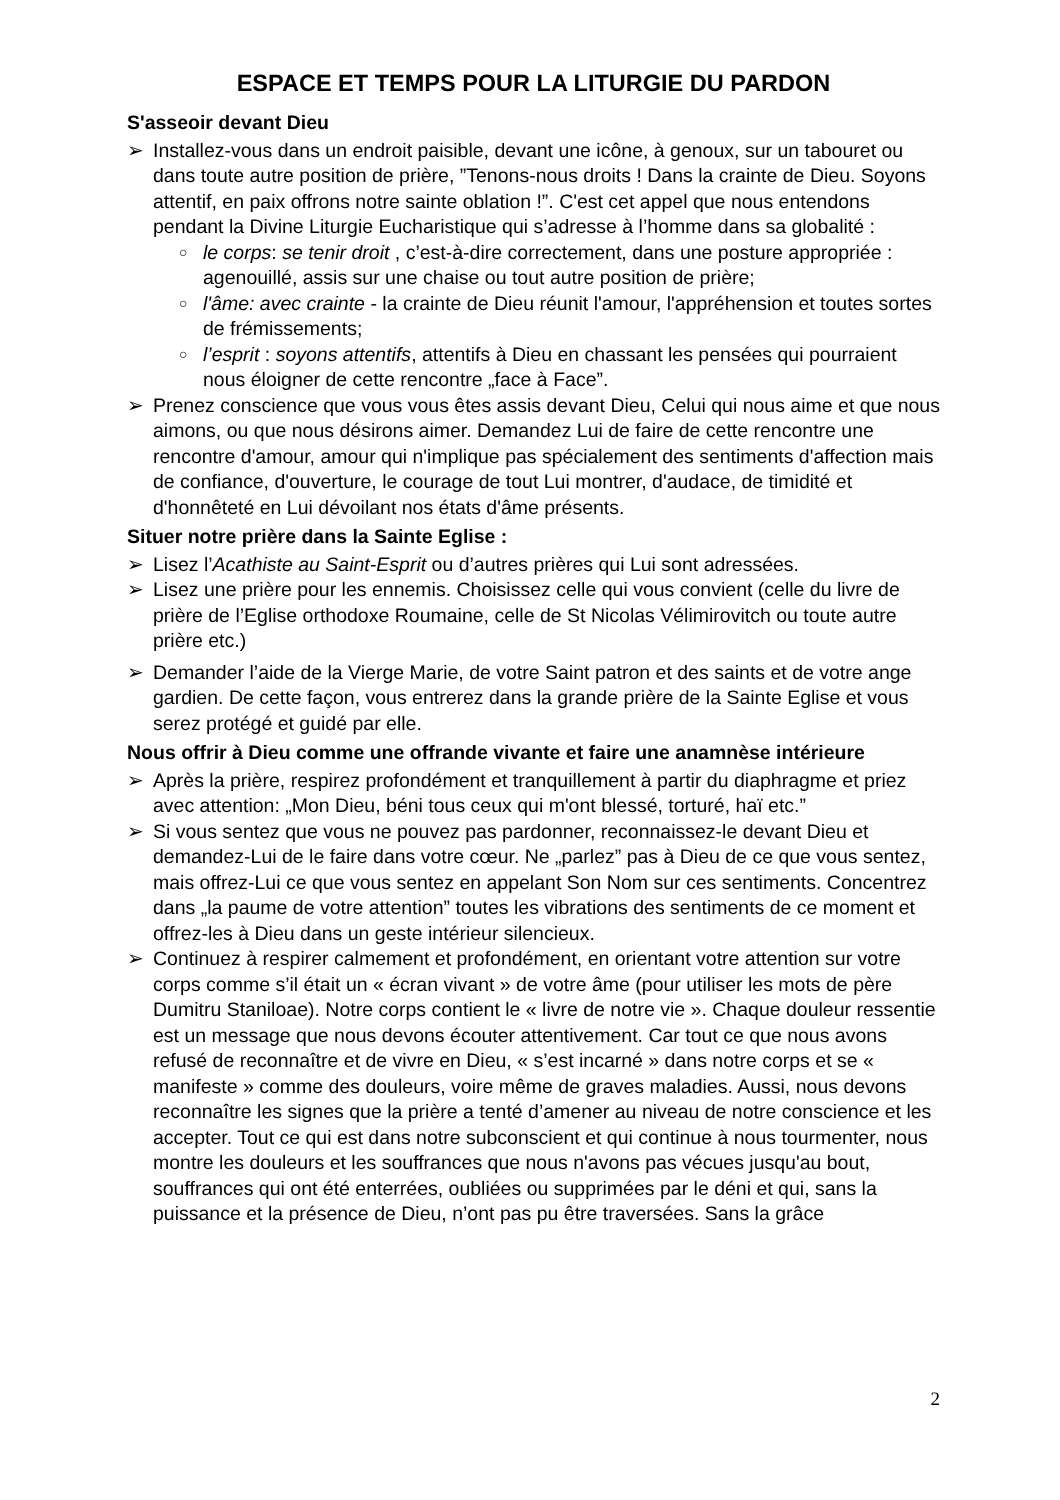ESPACE ET TEMPS POUR LA LITURGIE DU PARDON
S'asseoir devant Dieu
➢ Installez-vous dans un endroit paisible, devant une icône, à genoux, sur un tabouret ou dans toute autre position de prière, ”Tenons-nous droits ! Dans la crainte de Dieu. Soyons attentif, en paix offrons notre sainte oblation !”. C'est cet appel que nous entendons pendant la Divine Liturgie Eucharistique qui s’adresse à l’homme dans sa globalité :
○
le corps: se tenir droit , c’est-à-dire correctement, dans une posture appropriée : agenouillé, assis sur une chaise ou tout autre position de prière;
○
l'âme: avec crainte - la crainte de Dieu réunit l'amour, l'appréhension et toutes sortes de frémissements;
○
l’esprit : soyons attentifs, attentifs à Dieu en chassant les pensées qui pourraient nous éloigner de cette rencontre „face à Face”.
➢ Prenez conscience que vous vous êtes assis devant Dieu, Celui qui nous aime et que nous aimons, ou que nous désirons aimer. Demandez Lui de faire de cette rencontre une rencontre d'amour, amour qui n'implique pas spécialement des sentiments d'affection mais de confiance, d'ouverture, le courage de tout Lui montrer, d'audace, de timidité et d'honnêteté en Lui dévoilant nos états d'âme présents.
Situer notre prière dans la Sainte Eglise :
➢ Lisez l’Acathiste au Saint-Esprit ou d’autres prières qui Lui sont adressées.
➢ Lisez une prière pour les ennemis. Choisissez celle qui vous convient (celle du livre de prière de l’Eglise orthodoxe Roumaine, celle de St Nicolas Vélimirovitch ou toute autre prière etc.)
➢ Demander l’aide de la Vierge Marie, de votre Saint patron et des saints et de votre ange gardien. De cette façon, vous entrerez dans la grande prière de la Sainte Eglise et vous serez protégé et guidé par elle.
Nous offrir à Dieu comme une offrande vivante et faire une anamnèse intérieure
➢ Après la prière, respirez profondément et tranquillement à partir du diaphragme et priez avec attention: „Mon Dieu, béni tous ceux qui m'ont blessé, torturé, haï etc.”
➢ Si vous sentez que vous ne pouvez pas pardonner, reconnaissez-le devant Dieu et demandez-Lui de le faire dans votre cœur. Ne „parlez” pas à Dieu de ce que vous sentez, mais offrez-Lui ce que vous sentez en appelant Son Nom sur ces sentiments. Concentrez dans „la paume de votre attention” toutes les vibrations des sentiments de ce moment et offrez-les à Dieu dans un geste intérieur silencieux.
➢ Continuez à respirer calmement et profondément, en orientant votre attention sur votre corps comme s’il était un « écran vivant » de votre âme (pour utiliser les mots de père Dumitru Staniloae). Notre corps contient le « livre de notre vie ». Chaque douleur ressentie est un message que nous devons écouter attentivement. Car tout ce que nous avons refusé de reconnaître et de vivre en Dieu, « s’est incarné » dans notre corps et se « manifeste » comme des douleurs, voire même de graves maladies. Aussi, nous devons reconnaître les signes que la prière a tenté d’amener au niveau de notre conscience et les accepter. Tout ce qui est dans notre subconscient et qui continue à nous tourmenter, nous montre les douleurs et les souffrances que nous n'avons pas vécues jusqu'au bout, souffrances qui ont été enterrées, oubliées ou supprimées par le déni et qui, sans la puissance et la présence de Dieu, n’ont pas pu être traversées. Sans la grâce
2